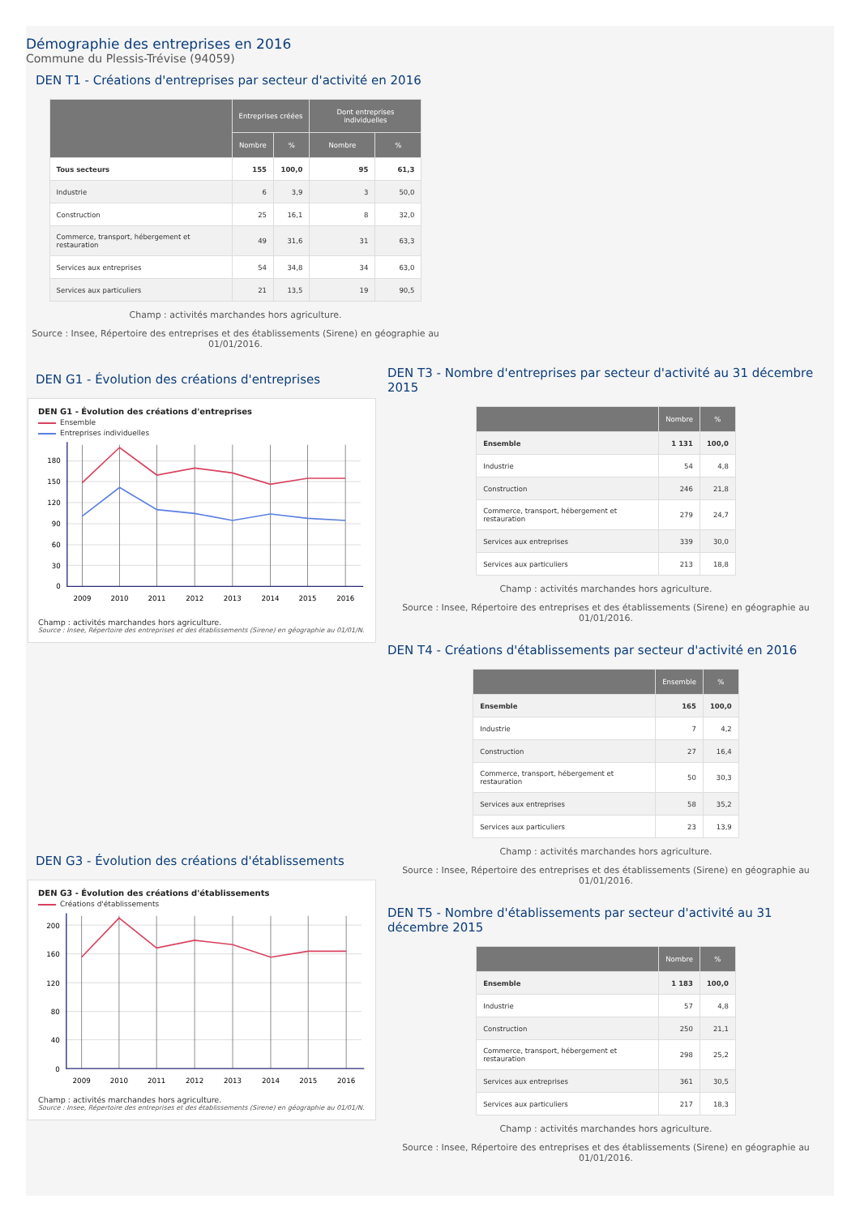Démographie des entreprises en 2016
Commune du Plessis-Trévise (94059)
DEN T1 - Créations d'entreprises par secteur d'activité en 2016
| | Entreprises créées | | Dont entreprises individuelles | |
| --- | --- | --- | --- | --- |
| | Nombre | % | Nombre | % |
| Tous secteurs | 155 | 100,0 | 95 | 61,3 |
| Industrie | 6 | 3,9 | 3 | 50,0 |
| Construction | 25 | 16,1 | 8 | 32,0 |
| Commerce, transport, hébergement et restauration | 49 | 31,6 | 31 | 63,3 |
| Services aux entreprises | 54 | 34,8 | 34 | 63,0 |
| Services aux particuliers | 21 | 13,5 | 19 | 90,5 |
Champ : activités marchandes hors agriculture.
Source : Insee, Répertoire des entreprises et des établissements (Sirene) en géographie au 01/01/2016.
DEN G1 - Évolution des créations d'entreprises
DEN G1 - Évolution des créations d'entreprises
Ensemble
Entreprises individuelles
180
150
120
90
60
30
0
2009
2010
2011
2012
2013
2014
2015
2016
Champ : activités marchandes hors agriculture.
Source : Insee, Répertoire des entreprises et des établissements (Sirene) en géographie au 01/01/N.
DEN G3 - Évolution des créations d'établissements
DEN G3 - Évolution des créations d'établissements
Créations d'établissements
200
160
120
80
40
0
2009
2010
2011
2012
2013
2014
2015
2016
Champ : activités marchandes hors agriculture.
Source : Insee, Répertoire des entreprises et des établissements (Sirene) en géographie au 01/01/N.
DEN T3 - Nombre d'entreprises par secteur d'activité au 31 décembre 2015
| | Nombre | % |
| --- | --- | --- |
| Ensemble | 1 131 | 100,0 |
| Industrie | 54 | 4,8 |
| Construction | 246 | 21,8 |
| Commerce, transport, hébergement et restauration | 279 | 24,7 |
| Services aux entreprises | 339 | 30,0 |
| Services aux particuliers | 213 | 18,8 |
Champ : activités marchandes hors agriculture.
Source : Insee, Répertoire des entreprises et des établissements (Sirene) en géographie au 01/01/2016.
DEN T4 - Créations d'établissements par secteur d'activité en 2016
| | Ensemble | % |
| --- | --- | --- |
| Ensemble | 165 | 100,0 |
| Industrie | 7 | 4,2 |
| Construction | 27 | 16,4 |
| Commerce, transport, hébergement et restauration | 50 | 30,3 |
| Services aux entreprises | 58 | 35,2 |
| Services aux particuliers | 23 | 13,9 |
Champ : activités marchandes hors agriculture.
Source : Insee, Répertoire des entreprises et des établissements (Sirene) en géographie au 01/01/2016.
DEN T5 - Nombre d'établissements par secteur d'activité au 31 décembre 2015
| | Nombre | % |
| --- | --- | --- |
| Ensemble | 1 183 | 100,0 |
| Industrie | 57 | 4,8 |
| Construction | 250 | 21,1 |
| Commerce, transport, hébergement et restauration | 298 | 25,2 |
| Services aux entreprises | 361 | 30,5 |
| Services aux particuliers | 217 | 18,3 |
Champ : activités marchandes hors agriculture.
Source : Insee, Répertoire des entreprises et des établissements (Sirene) en géographie au 01/01/2016.